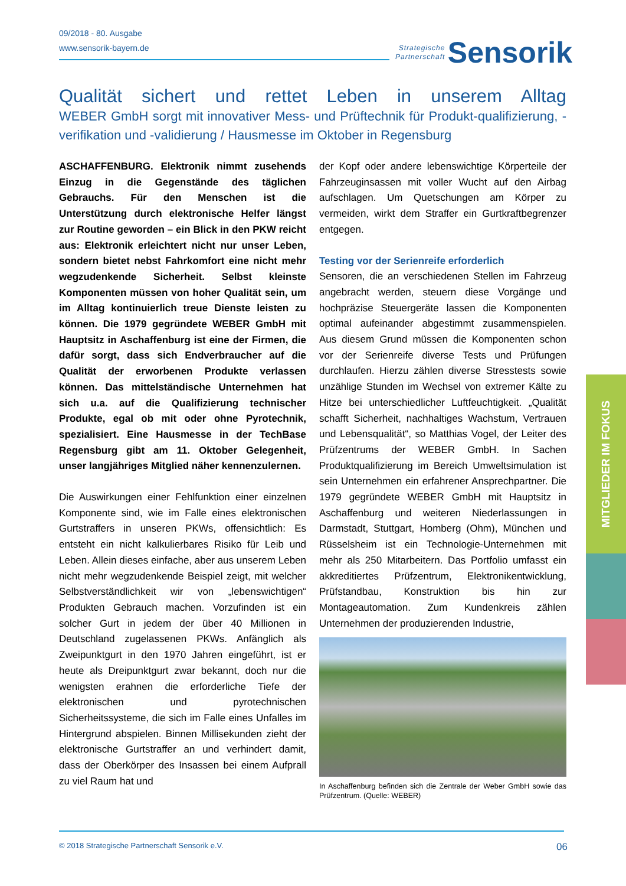09/2018 - 80. Ausgabe
www.sensorik-bayern.de
Strategische
Partnerschaft Sensorik
Qualität sichert und rettet Leben in unserem Alltag
WEBER GmbH sorgt mit innovativer Mess- und Prüftechnik für Produkt-qualifizierung, -verifikation und -validierung / Hausmesse im Oktober in Regensburg
ASCHAFFENBURG. Elektronik nimmt zusehends Einzug in die Gegenstände des täglichen Gebrauchs. Für den Menschen ist die Unterstützung durch elektronische Helfer längst zur Routine geworden – ein Blick in den PKW reicht aus: Elektronik erleichtert nicht nur unser Leben, sondern bietet nebst Fahrkomfort eine nicht mehr wegzudenkende Sicherheit. Selbst kleinste Komponenten müssen von hoher Qualität sein, um im Alltag kontinuierlich treue Dienste leisten zu können. Die 1979 gegründete WEBER GmbH mit Hauptsitz in Aschaffenburg ist eine der Firmen, die dafür sorgt, dass sich Endverbraucher auf die Qualität der erworbenen Produkte verlassen können. Das mittelständische Unternehmen hat sich u.a. auf die Qualifizierung technischer Produkte, egal ob mit oder ohne Pyrotechnik, spezialisiert. Eine Hausmesse in der TechBase Regensburg gibt am 11. Oktober Gelegenheit, unser langjähriges Mitglied näher kennenzulernen.
Die Auswirkungen einer Fehlfunktion einer einzelnen Komponente sind, wie im Falle eines elektronischen Gurtstraffers in unseren PKWs, offensichtlich: Es entsteht ein nicht kalkulierbares Risiko für Leib und Leben. Allein dieses einfache, aber aus unserem Leben nicht mehr wegzudenkende Beispiel zeigt, mit welcher Selbstverständlichkeit wir von „lebenswichtigen“ Produkten Gebrauch machen. Vorzufinden ist ein solcher Gurt in jedem der über 40 Millionen in Deutschland zugelassenen PKWs. Anfänglich als Zweipunktgurt in den 1970 Jahren eingeführt, ist er heute als Dreipunktgurt zwar bekannt, doch nur die wenigsten erahnen die erforderliche Tiefe der elektronischen und pyrotechnischen Sicherheitssysteme, die sich im Falle eines Unfalles im Hintergrund abspielen. Binnen Millisekunden zieht der elektronische Gurtstraffer an und verhindert damit, dass der Oberkörper des Insassen bei einem Aufprall zu viel Raum hat und
der Kopf oder andere lebenswichtige Körperteile der Fahrzeuginsassen mit voller Wucht auf den Airbag aufschlagen. Um Quetschungen am Körper zu vermeiden, wirkt dem Straffer ein Gurtkraftbegrenzer entgegen.
Testing vor der Serienreife erforderlich
Sensoren, die an verschiedenen Stellen im Fahrzeug angebracht werden, steuern diese Vorgänge und hochpräzise Steuergeräte lassen die Komponenten optimal aufeinander abgestimmt zusammenspielen. Aus diesem Grund müssen die Komponenten schon vor der Serienreife diverse Tests und Prüfungen durchlaufen. Hierzu zählen diverse Stresstests sowie unzählige Stunden im Wechsel von extremer Kälte zu Hitze bei unterschiedlicher Luftfeuchtigkeit. „Qualität schafft Sicherheit, nachhaltiges Wachstum, Vertrauen und Lebensqualität“, so Matthias Vogel, der Leiter des Prüfzentrums der WEBER GmbH. In Sachen Produktqualifizierung im Bereich Umweltsimulation ist sein Unternehmen ein erfahrener Ansprechpartner. Die 1979 gegründete WEBER GmbH mit Hauptsitz in Aschaffenburg und weiteren Niederlassungen in Darmstadt, Stuttgart, Homberg (Ohm), München und Rüsselsheim ist ein Technologie-Unternehmen mit mehr als 250 Mitarbeitern. Das Portfolio umfasst ein akkreditiertes Prüfzentrum, Elektronikentwicklung, Prüfstandbau, Konstruktion bis hin zur Montageautomation. Zum Kundenkreis zählen Unternehmen der produzierenden Industrie,
In Aschaffenburg befinden sich die Zentrale der Weber GmbH sowie das Prüfzentrum. (Quelle: WEBER)
MITGLIEDER IM FOKUS
© 2018 Strategische Partnerschaft Sensorik e.V. 06